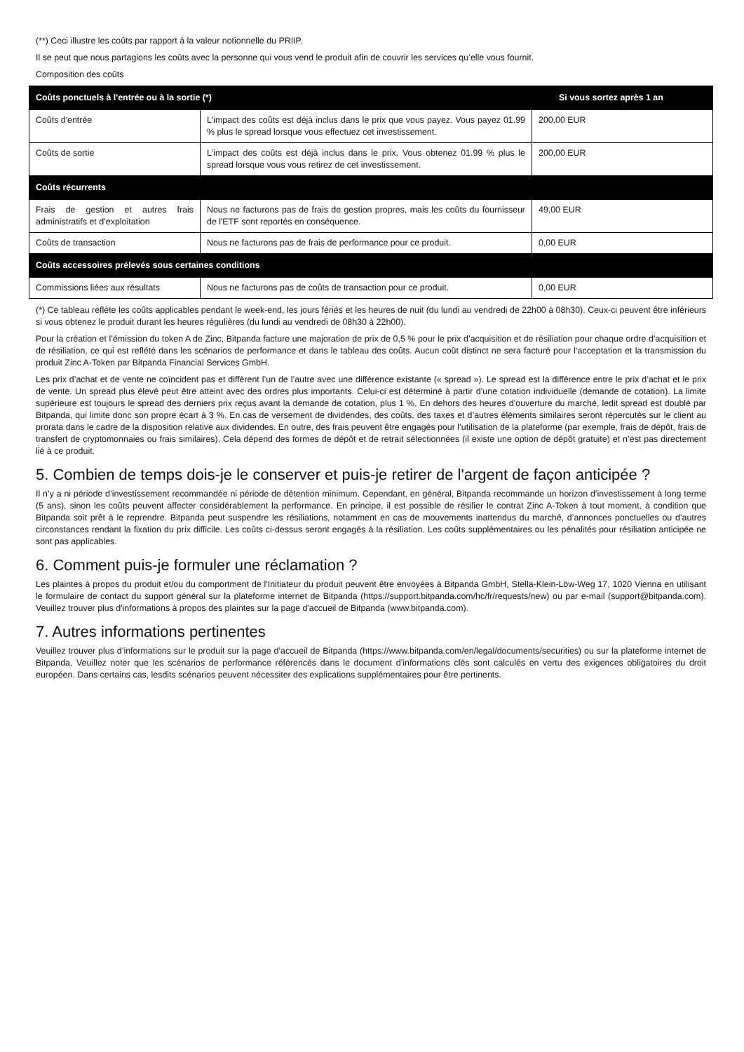(**) Ceci illustre les coûts par rapport à la valeur notionnelle du PRIIP.
Il se peut que nous partagions les coûts avec la personne qui vous vend le produit afin de couvrir les services qu’elle vous fournit.
Composition des coûts
| Coûts ponctuels à l'entrée ou à la sortie (*) | | Si vous sortez après 1 an |
| --- | --- | --- |
| Coûts d'entrée | L'impact des coûts est déjà inclus dans le prix que vous payez. Vous payez 01.99 % plus le spread lorsque vous effectuez cet investissement. | 200,00 EUR |
| Coûts de sortie | L'impact des coûts est déjà inclus dans le prix. Vous obtenez 01.99 % plus le spread lorsque vous vous retirez de cet investissement. | 200,00 EUR |
| Coûts récurrents | | |
| Frais de gestion et autres frais administratifs et d’exploitation | Nous ne facturons pas de frais de gestion propres, mais les coûts du fournisseur de l'ETF sont reportés en conséquence. | 49,00 EUR |
| Coûts de transaction | Nous ne facturons pas de frais de performance pour ce produit. | 0,00 EUR |
| Coûts accessoires prélevés sous certaines conditions | | |
| Commissions liées aux résultats | Nous ne facturons pas de coûts de transaction pour ce produit. | 0,00 EUR |
(*) Ce tableau reflète les coûts applicables pendant le week-end, les jours fériés et les heures de nuit (du lundi au vendredi de 22h00 à 08h30). Ceux-ci peuvent être inférieurs si vous obtenez le produit durant les heures régulières (du lundi au vendredi de 08h30 à 22h00).
Pour la création et l’émission du token A de Zinc, Bitpanda facture une majoration de prix de 0,5 % pour le prix d’acquisition et de résiliation pour chaque ordre d’acquisition et de résiliation, ce qui est reflété dans les scénarios de performance et dans le tableau des coûts. Aucun coût distinct ne sera facturé pour l’acceptation et la transmission du produit Zinc A-Token par Bitpanda Financial Services GmbH.
Les prix d’achat et de vente ne coïncident pas et diffèrent l’un de l’autre avec une différence existante (« spread »). Le spread est la différence entre le prix d’achat et le prix de vente. Un spread plus élevé peut être atteint avec des ordres plus importants. Celui-ci est déterminé à partir d’une cotation individuelle (demande de cotation). La limite supérieure est toujours le spread des derniers prix reçus avant la demande de cotation, plus 1 %. En dehors des heures d’ouverture du marché, ledit spread est doublé par Bitpanda, qui limite donc son propre écart à 3 %. En cas de versement de dividendes, des coûts, des taxes et d’autres éléments similaires seront répercutés sur le client au prorata dans le cadre de la disposition relative aux dividendes. En outre, des frais peuvent être engagés pour l’utilisation de la plateforme (par exemple, frais de dépôt, frais de transfert de cryptomonnaies ou frais similaires). Cela dépend des formes de dépôt et de retrait sélectionnées (il existe une option de dépôt gratuite) et n’est pas directement lié à ce produit.
5. Combien de temps dois-je le conserver et puis-je retirer de l'argent de façon anticipée ?
Il n’y a ni période d’investissement recommandée ni période de détention minimum. Cependant, en général, Bitpanda recommande un horizon d’investissement à long terme (5 ans), sinon les coûts peuvent affecter considérablement la performance. En principe, il est possible de résilier le contrat Zinc A-Token à tout moment, à condition que Bitpanda soit prêt à le reprendre. Bitpanda peut suspendre les résiliations, notamment en cas de mouvements inattendus du marché, d’annonces ponctuelles ou d’autres circonstances rendant la fixation du prix difficile. Les coûts ci-dessus seront engagés à la résiliation. Les coûts supplémentaires ou les pénalités pour résiliation anticipée ne sont pas applicables.
6. Comment puis-je formuler une réclamation ?
Les plaintes à propos du produit et/ou du comportment de l'Initiateur du produit peuvent être envoyées à Bitpanda GmbH, Stella-Klein-Löw-Weg 17, 1020 Vienna en utilisant le formulaire de contact du support général sur la plateforme internet de Bitpanda (https://support.bitpanda.com/hc/fr/requests/new) ou par e-mail (support@bitpanda.com). Veuillez trouver plus d'informations à propos des plaintes sur la page d'accueil de Bitpanda (www.bitpanda.com).
7. Autres informations pertinentes
Veuillez trouver plus d’informations sur le produit sur la page d’accueil de Bitpanda (https://www.bitpanda.com/en/legal/documents/securities) ou sur la plateforme internet de Bitpanda. Veuillez noter que les scénarios de performance référencés dans le document d’informations clés sont calculés en vertu des exigences obligatoires du droit européen. Dans certains cas, lesdits scénarios peuvent nécessiter des explications supplémentaires pour être pertinents.